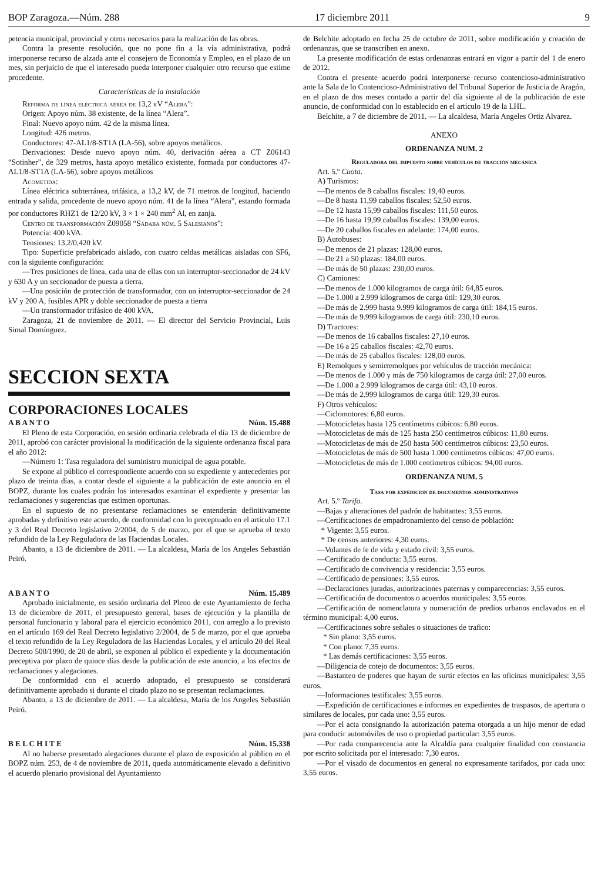BOP Zaragoza.—Núm. 288 17 diciembre 2011 9
petencia municipal, provincial y otros necesarios para la realización de las obras.
Contra la presente resolución, que no pone fin a la vía administrativa, podrá interponerse recurso de alzada ante el consejero de Economía y Empleo, en el plazo de un mes, sin perjuicio de que el interesado pueda interponer cualquier otro recurso que estime procedente.
Características de la instalación
Reforma de línea eléctrica aérea de 13,2 kV “Alera”:
Origen: Apoyo núm. 38 existente, de la línea “Alera”.
Final: Nuevo apoyo núm. 42 de la misma línea.
Longitud: 426 metros.
Conductores: 47-AL1/8-ST1A (LA-56), sobre apoyos metálicos.
Derivaciones: Desde nuevo apoyo núm. 40, derivación aérea a CT Z06143 “Sotinher”, de 329 metros, hasta apoyo metálico existente, formada por conductores 47-AL1/8-ST1A (LA-56), sobre apoyos metálicos
Acometida:
Línea eléctrica subterránea, trifásica, a 13,2 kV, de 71 metros de longitud, haciendo entrada y salida, procedente de nuevo apoyo núm. 41 de la línea “Alera”, estando formada por conductores RHZ1 de 12/20 kV, 3 × 1 × 240 mm<sup>2</sup> Al, en zanja.
Centro de transformación Z09058 “Sádaba núm. 5 Salesianos”:
Potencia: 400 kVA.
Tensiones: 13,2/0,420 kV.
Tipo: Superficie prefabricado aislado, con cuatro celdas metálicas aisladas con SF6, con la siguiente configuración:
—Tres posiciones de línea, cada una de ellas con un interruptor-seccionador de 24 kV y 630 A y un seccionador de puesta a tierra.
—Una posición de protección de transformador, con un interruptor-seccionador de 24 kV y 200 A, fusibles APR y doble seccionador de puesta a tierra
—Un transformador trifásico de 400 kVA.
Zaragoza, 21 de noviembre de 2011. — El director del Servicio Provincial, Luis Simal Domínguez.
SECCION SEXTA
CORPORACIONES LOCALES
A B A N T O Núm. 15.488
El Pleno de esta Corporación, en sesión ordinaria celebrada el día 13 de diciembre de 2011, aprobó con carácter provisional la modificación de la siguiente ordenanza fiscal para el año 2012:
—Número 1: Tasa reguladora del suministro municipal de agua potable.
Se expone al público el correspondiente acuerdo con su expediente y antecedentes por plazo de treinta días, a contar desde el siguiente a la publicación de este anuncio en el BOPZ, durante los cuales podrán los interesados examinar el expediente y presentar las reclamaciones y sugerencias que estimen oportunas.
En el supuesto de no presentarse reclamaciones se entenderán definitivamente aprobadas y definitivo este acuerdo, de conformidad con lo preceptuado en el artículo 17.1 y 3 del Real Decreto legislativo 2/2004, de 5 de marzo, por el que se aprueba el texto refundido de la Ley Reguladora de las Haciendas Locales.
Abanto, a 13 de diciembre de 2011. — La alcaldesa, María de los Angeles Sebastián Peiró.
A B A N T O Núm. 15.489
Aprobado inicialmente, en sesión ordinaria del Pleno de este Ayuntamiento de fecha 13 de diciembre de 2011, el presupuesto general, bases de ejecución y la plantilla de personal funcionario y laboral para el ejercicio económico 2011, con arreglo a lo previsto en el artículo 169 del Real Decreto legislativo 2/2004, de 5 de marzo, por el que aprueba el texto refundido de la Ley Reguladora de las Haciendas Locales, y el artículo 20 del Real Decreto 500/1990, de 20 de abril, se exponen al público el expediente y la documentación preceptiva por plazo de quince días desde la publicación de este anuncio, a los efectos de reclamaciones y alegaciones.
De conformidad con el acuerdo adoptado, el presupuesto se considerará definitivamente aprobado si durante el citado plazo no se presentan reclamaciones.
Abanto, a 13 de diciembre de 2011. — La alcaldesa, María de los Angeles Sebastián Peiró.
B E L C H I T E Núm. 15.338
Al no haberse presentado alegaciones durante el plazo de exposición al público en el BOPZ núm. 253, de 4 de noviembre de 2011, queda automáticamente elevado a definitivo el acuerdo plenario provisional del Ayuntamiento
de Belchite adoptado en fecha 25 de octubre de 2011, sobre modificación y creación de ordenanzas, que se transcriben en anexo.
La presente modificación de estas ordenanzas entrará en vigor a partir del 1 de enero de 2012.
Contra el presente acuerdo podrá interponerse recurso contencioso-administrativo ante la Sala de lo Contencioso-Administrativo del Tribunal Superior de Justicia de Aragón, en el plazo de dos meses contado a partir del día siguiente al de la publicación de este anuncio, de conformidad con lo establecido en el artículo 19 de la LHL.
Belchite, a 7 de diciembre de 2011. — La alcaldesa, María Angeles Ortiz Alvarez.
ANEXO
ORDENANZA NUM. 2
Reguladora del impuesto sobre vehículos de tracción mecánica
Art. 5.º Cuota.
A) Turismos:
—De menos de 8 caballos fiscales: 19,40 euros.
—De 8 hasta 11,99 caballos fiscales: 52,50 euros.
—De 12 hasta 15,99 caballos fiscales: 111,50 euros.
—De 16 hasta 19,99 caballos fiscales: 139,00 euros.
—De 20 caballos fiscales en adelante: 174,00 euros.
B) Autobuses:
—De menos de 21 plazas: 128,00 euros.
—De 21 a 50 plazas: 184,00 euros.
—De más de 50 plazas: 230,00 euros.
C) Camiones:
—De menos de 1.000 kilogramos de carga útil: 64,85 euros.
—De 1.000 a 2.999 kilogramos de carga útil: 129,30 euros.
—De más de 2.999 hasta 9.999 kilogramos de carga útil: 184,15 euros.
—De más de 9.999 kilogramos de carga útil: 230,10 euros.
D) Tractores:
—De menos de 16 caballos fiscales: 27,10 euros.
—De 16 a 25 caballos fiscales: 42,70 euros.
—De más de 25 caballos fiscales: 128,00 euros.
E) Remolques y semirremolques por vehículos de tracción mecánica:
—De menos de 1.000 y más de 750 kilogramos de carga útil: 27,00 euros.
—De 1.000 a 2.999 kilogramos de carga útil: 43,10 euros.
—De más de 2.999 kilogramos de carga útil: 129,30 euros.
F) Otros vehículos:
—Ciclomotores: 6,80 euros.
—Motocicletas hasta 125 centímetros cúbicos: 6,80 euros.
—Motocicletas de más de 125 hasta 250 centímetros cúbicos: 11,80 euros.
—Motocicletas de más de 250 hasta 500 centímetros cúbicos: 23,50 euros.
—Motocicletas de más de 500 hasta 1.000 centímetros cúbicos: 47,00 euros.
—Motocicletas de más de 1.000 centímetros cúbicos: 94,00 euros.
ORDENANZA NUM. 5
Tasa por expedición de documentos administrativos
Art. 5.º Tarifa.
—Bajas y alteraciones del padrón de habitantes: 3,55 euros.
—Certificaciones de empadronamiento del censo de población:
* Vigente: 3,55 euros.
* De censos anteriores: 4,30 euros.
—Volantes de fe de vida y estado civil: 3,55 euros.
—Certificado de conducta: 3,55 euros.
—Certificado de convivencia y residencia: 3,55 euros.
—Certificado de pensiones: 3,55 euros.
—Declaraciones juradas, autorizaciones paternas y comparecencias: 3,55 euros.
—Certificación de documentos o acuerdos municipales: 3,55 euros.
—Certificación de nomenclatura y numeración de predios urbanos enclavados en el término municipal: 4,00 euros.
—Certificaciones sobre señales o situaciones de trafico:
* Sin plano: 3,55 euros.
* Con plano: 7,35 euros.
* Las demás certificaciones: 3,55 euros.
—Diligencia de cotejo de documentos: 3,55 euros.
—Bastanteo de poderes que hayan de surtir efectos en las oficinas municipales: 3,55 euros.
—Informaciones testificales: 3,55 euros.
—Expedición de certificaciones e informes en expedientes de traspasos, de apertura o similares de locales, por cada uno: 3,55 euros.
—Por el acta consignando la autorización paterna otorgada a un hijo menor de edad para conducir automóviles de uso o propiedad particular: 3,55 euros.
—Por cada comparecencia ante la Alcaldía para cualquier finalidad con constancia por escrito solicitada por el interesado: 7,30 euros.
—Por el visado de documentos en general no expresamente tarifados, por cada uno: 3,55 euros.